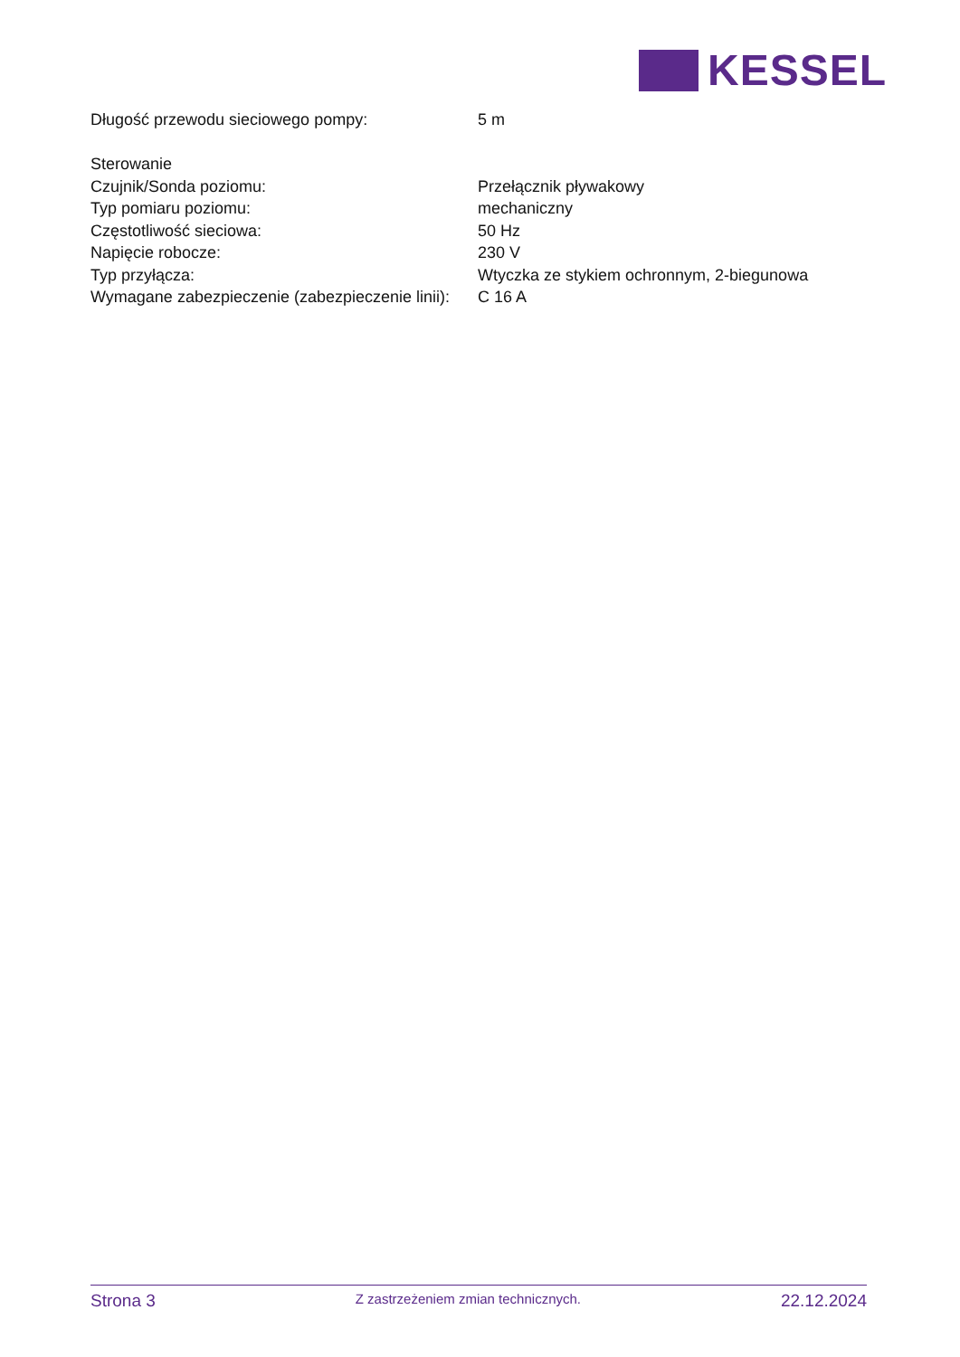KESSEL
| Długość przewodu sieciowego pompy: | 5 m |
| Sterowanie | |
| Czujnik/Sonda poziomu: | Przełącznik pływakowy |
| Typ pomiaru poziomu: | mechaniczny |
| Częstotliwość sieciowa: | 50 Hz |
| Napięcie robocze: | 230 V |
| Typ przyłącza: | Wtyczka ze stykiem ochronnym, 2-biegunowa |
| Wymagane zabezpieczenie (zabezpieczenie linii): | C 16 A |
Strona 3
Z zastrzeżeniem zmian technicznych.
22.12.2024